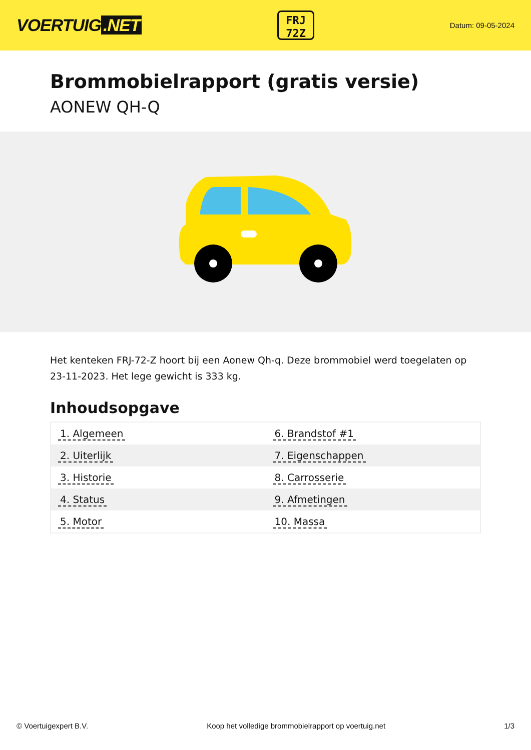VOERTUIG.NET
FRJ
72Z
Datum: 09-05-2024
Brommobielrapport (gratis versie)
AONEW QH-Q
Het kenteken FRJ-72-Z hoort bij een Aonew Qh-q. Deze brommobiel werd toegelaten op 23-11-2023. Het lege gewicht is 333 kg.
Inhoudsopgave
| 1. Algemeen | 6. Brandstof #1 |
| 2. Uiterlijk | 7. Eigenschappen |
| 3. Historie | 8. Carrosserie |
| 4. Status | 9. Afmetingen |
| 5. Motor | 10. Massa |
© Voertuigexpert B.V. Koop het volledige brommobielrapport op voertuig.net 1/3